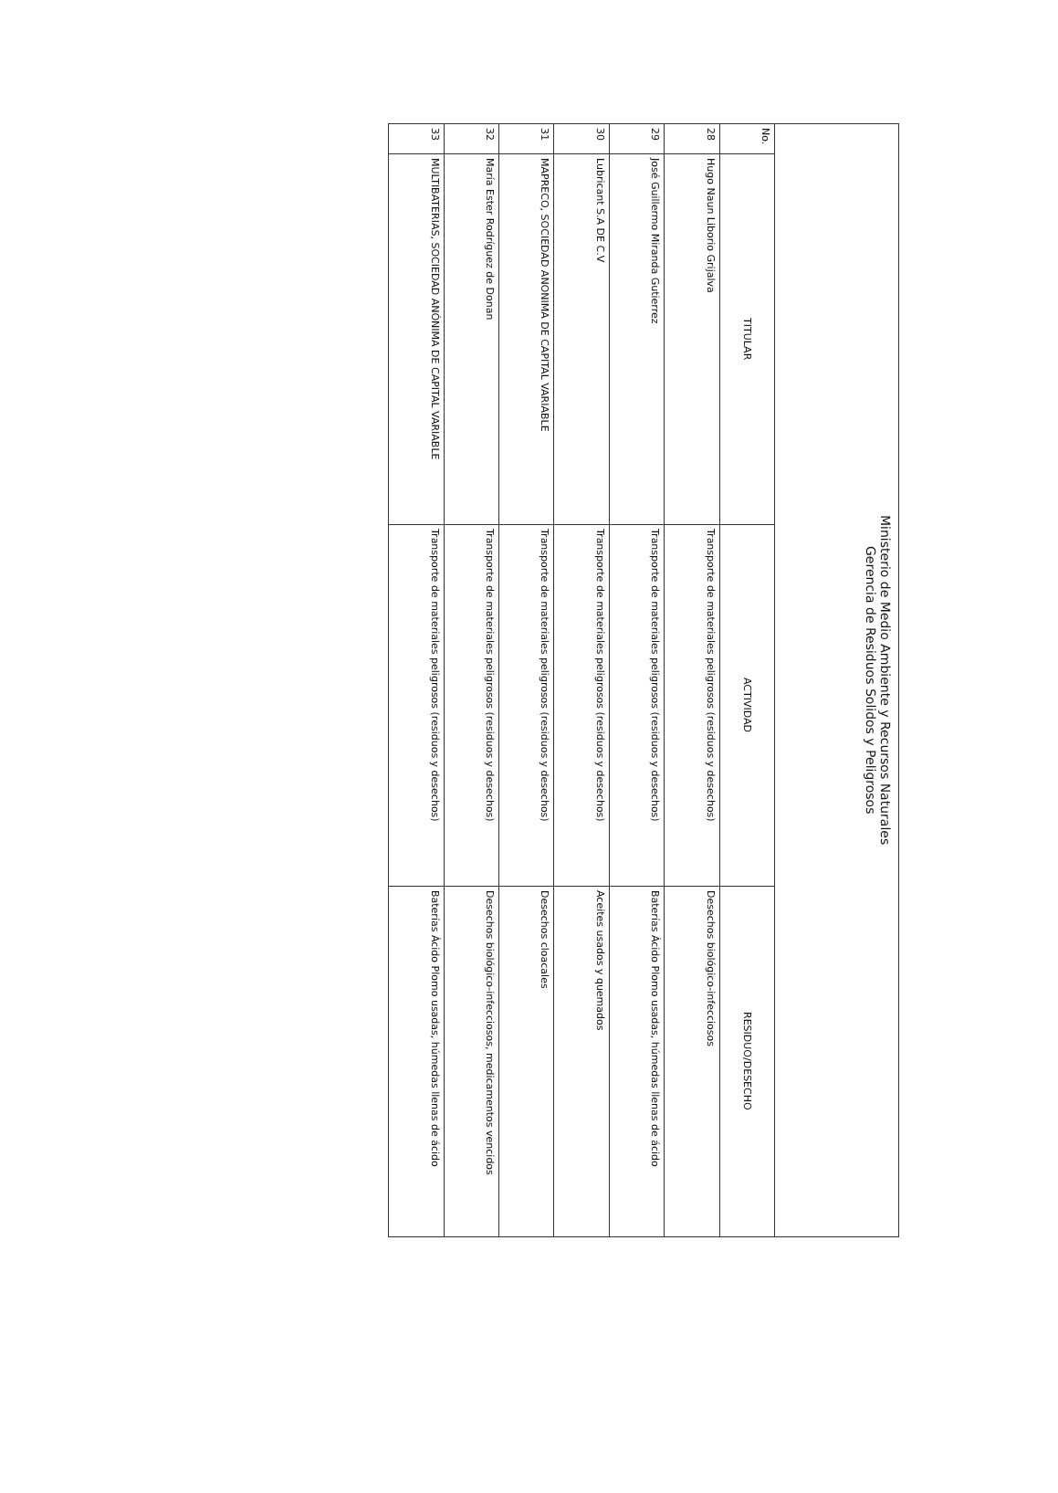| Ministerio de Medio Ambiente y Recursos Naturales Gerencia de Residuos Solidos y Peligrosos | | | |
| --- | --- | --- | --- |
| No. | TITULAR | ACTIVIDAD | RESIDUO/DESECHO |
| 28 | Hugo Naun Liborio Grijalva | Transporte de materiales peligrosos (residuos y desechos) | Desechos biológico-infecciosos |
| 29 | José Guillermo Miranda Gutierrez | Transporte de materiales peligrosos (residuos y desechos) | Baterías Ácido Plomo usadas, húmedas llenas de ácido |
| 30 | Lubricant S.A DE C.V | Transporte de materiales peligrosos (residuos y desechos) | Aceites usados y quemados |
| 31 | MAPRECO, SOCIEDAD ANONIMA DE CAPITAL VARIABLE | Transporte de materiales peligrosos (residuos y desechos) | Desechos cloacales |
| 32 | María Ester Rodríguez de Donan | Transporte de materiales peligrosos (residuos y desechos) | Desechos biológico-infecciosos, medicamentos vencidos |
| 33 | MULTIBATERIAS, SOCIEDAD ANÓNIMA DE CAPITAL VARIABLE | Transporte de materiales peligrosos (residuos y desechos) | Baterías Ácido Plomo usadas, húmedas llenas de ácido |